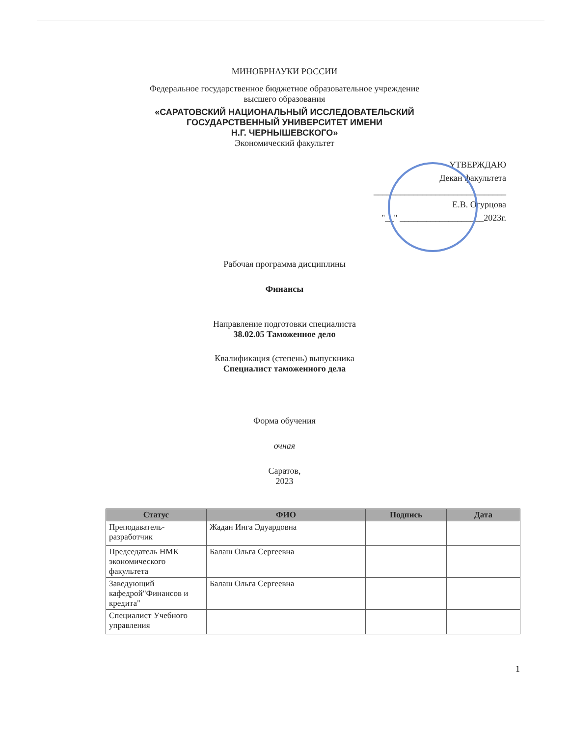МИНОБРНАУКИ РОССИИ
Федеральное государственное бюджетное образовательное учреждение
высшего образования
«САРАТОВСКИЙ НАЦИОНАЛЬНЫЙ ИССЛЕДОВАТЕЛЬСКИЙ
ГОСУДАРСТВЕННЫЙ УНИВЕРСИТЕТ ИМЕНИ
Н.Г. ЧЕРНЫШЕВСКОГО»
Экономический факультет
УТВЕРЖДАЮ
Декан факультета
______________________________
Е.В. Огурцова
"__" ___________________2023г.
Рабочая программа дисциплины
Финансы
Направление подготовки специалиста
38.02.05 Таможенное дело
Квалификация (степень) выпускника
Специалист таможенного дела
Форма обучения
очная
Саратов,
2023
| Статус | ФИО | Подпись | Дата |
| --- | --- | --- | --- |
| Преподаватель-разработчик | Жадан Инга Эдуардовна | | |
| Председатель НМК экономического факультета | Балаш Ольга Сергеевна | | |
| Заведующий кафедрой"Финансов и кредита" | Балаш Ольга Сергеевна | | |
| Специалист Учебного управления | | | |
1